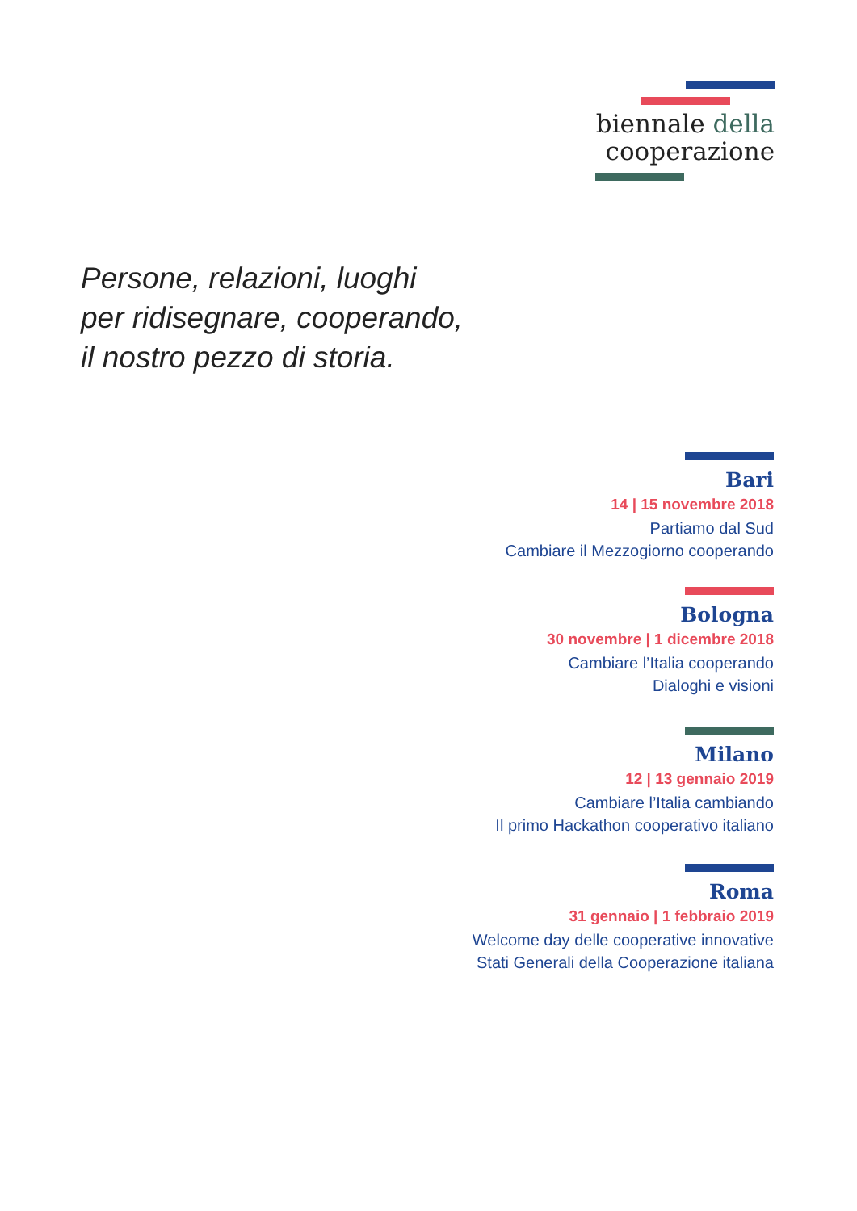biennale della
cooperazione
Persone, relazioni, luoghi
per ridisegnare, cooperando,
il nostro pezzo di storia.
Bari
14 | 15 novembre 2018
Partiamo dal Sud
Cambiare il Mezzogiorno cooperando
Bologna
30 novembre | 1 dicembre 2018
Cambiare l’Italia cooperando
Dialoghi e visioni
Milano
12 | 13 gennaio 2019
Cambiare l’Italia cambiando
Il primo Hackathon cooperativo italiano
Roma
31 gennaio | 1 febbraio 2019
Welcome day delle cooperative innovative
Stati Generali della Cooperazione italiana